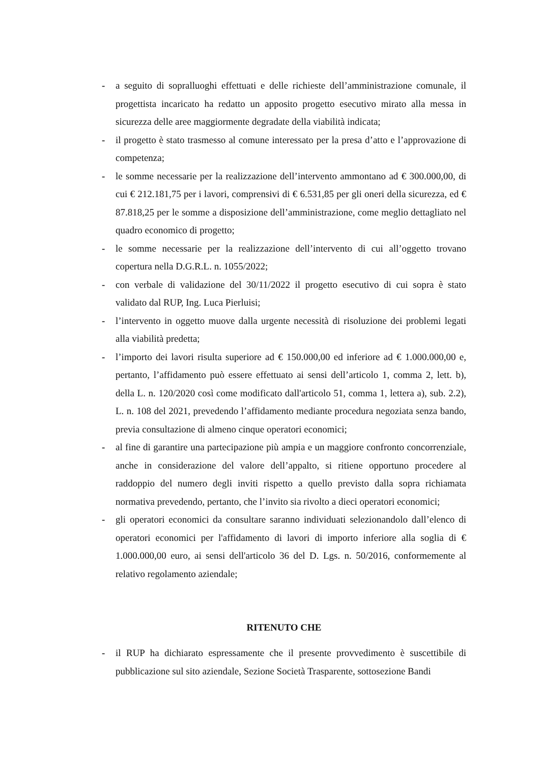- a seguito di sopralluoghi effettuati e delle richieste dell’amministrazione comunale, il progettista incaricato ha redatto un apposito progetto esecutivo mirato alla messa in sicurezza delle aree maggiormente degradate della viabilità indicata;
- il progetto è stato trasmesso al comune interessato per la presa d’atto e l’approvazione di competenza;
- le somme necessarie per la realizzazione dell’intervento ammontano ad € 300.000,00, di cui € 212.181,75 per i lavori, comprensivi di € 6.531,85 per gli oneri della sicurezza, ed € 87.818,25 per le somme a disposizione dell’amministrazione, come meglio dettagliato nel quadro economico di progetto;
- le somme necessarie per la realizzazione dell’intervento di cui all’oggetto trovano copertura nella D.G.R.L. n. 1055/2022;
- con verbale di validazione del 30/11/2022 il progetto esecutivo di cui sopra è stato validato dal RUP, Ing. Luca Pierluisi;
- l’intervento in oggetto muove dalla urgente necessità di risoluzione dei problemi legati alla viabilità predetta;
- l’importo dei lavori risulta superiore ad € 150.000,00 ed inferiore ad € 1.000.000,00 e, pertanto, l’affidamento può essere effettuato ai sensi dell’articolo 1, comma 2, lett. b), della L. n. 120/2020 così come modificato dall'articolo 51, comma 1, lettera a), sub. 2.2), L. n. 108 del 2021, prevedendo l’affidamento mediante procedura negoziata senza bando, previa consultazione di almeno cinque operatori economici;
- al fine di garantire una partecipazione più ampia e un maggiore confronto concorrenziale, anche in considerazione del valore dell’appalto, si ritiene opportuno procedere al raddoppio del numero degli inviti rispetto a quello previsto dalla sopra richiamata normativa prevedendo, pertanto, che l’invito sia rivolto a dieci operatori economici;
- gli operatori economici da consultare saranno individuati selezionandolo dall’elenco di operatori economici per l'affidamento di lavori di importo inferiore alla soglia di € 1.000.000,00 euro, ai sensi dell'articolo 36 del D. Lgs. n. 50/2016, conformemente al relativo regolamento aziendale;
RITENUTO CHE
- il RUP ha dichiarato espressamente che il presente provvedimento è suscettibile di pubblicazione sul sito aziendale, Sezione Società Trasparente, sottosezione Bandi